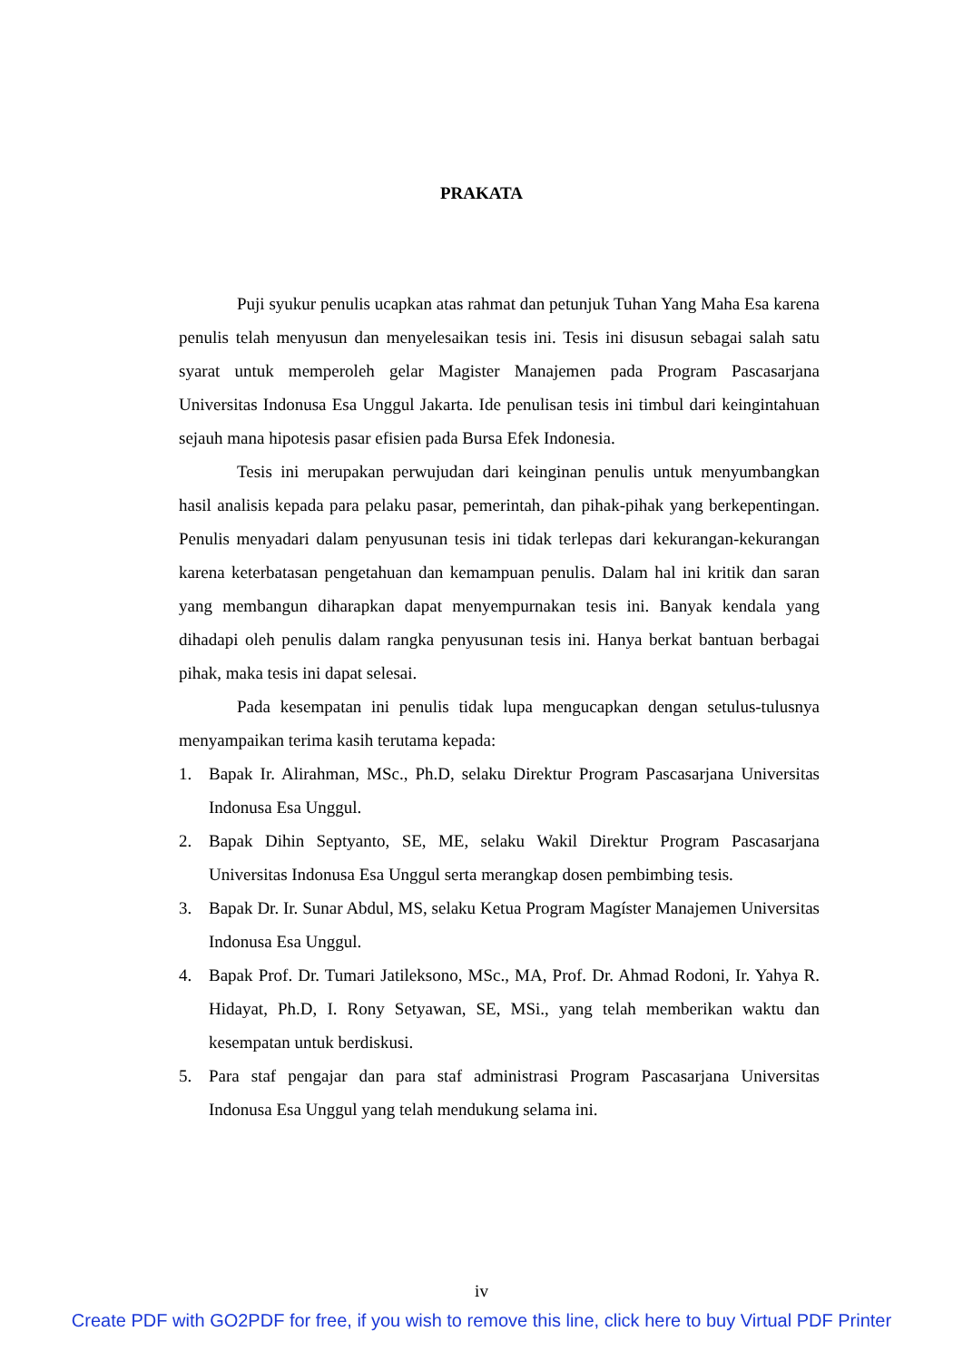PRAKATA
Puji syukur penulis ucapkan atas rahmat dan petunjuk Tuhan Yang Maha Esa karena penulis telah menyusun dan menyelesaikan tesis ini. Tesis ini disusun sebagai salah satu syarat untuk memperoleh gelar Magister Manajemen pada Program Pascasarjana Universitas Indonusa Esa Unggul Jakarta. Ide penulisan tesis ini timbul dari keingintahuan sejauh mana hipotesis pasar efisien pada Bursa Efek Indonesia.
Tesis ini merupakan perwujudan dari keinginan penulis untuk menyumbangkan hasil analisis kepada para pelaku pasar, pemerintah, dan pihak-pihak yang berkepentingan. Penulis menyadari dalam penyusunan tesis ini tidak terlepas dari kekurangan-kekurangan karena keterbatasan pengetahuan dan kemampuan penulis. Dalam hal ini kritik dan saran yang membangun diharapkan dapat menyempurnakan tesis ini. Banyak kendala yang dihadapi oleh penulis dalam rangka penyusunan tesis ini. Hanya berkat bantuan berbagai pihak, maka tesis ini dapat selesai.
Pada kesempatan ini penulis tidak lupa mengucapkan dengan setulus-tulusnya menyampaikan terima kasih terutama kepada:
1. Bapak Ir. Alirahman, MSc., Ph.D, selaku Direktur Program Pascasarjana Universitas Indonusa Esa Unggul.
2. Bapak Dihin Septyanto, SE, ME, selaku Wakil Direktur Program Pascasarjana Universitas Indonusa Esa Unggul serta merangkap dosen pembimbing tesis.
3. Bapak Dr. Ir. Sunar Abdul, MS, selaku Ketua Program Magíster Manajemen Universitas Indonusa Esa Unggul.
4. Bapak Prof. Dr. Tumari Jatileksono, MSc., MA, Prof. Dr. Ahmad Rodoni, Ir. Yahya R. Hidayat, Ph.D, I. Rony Setyawan, SE, MSi., yang telah memberikan waktu dan kesempatan untuk berdiskusi.
5. Para staf pengajar dan para staf administrasi Program Pascasarjana Universitas Indonusa Esa Unggul yang telah mendukung selama ini.
iv
Create PDF with GO2PDF for free, if you wish to remove this line, click here to buy Virtual PDF Printer